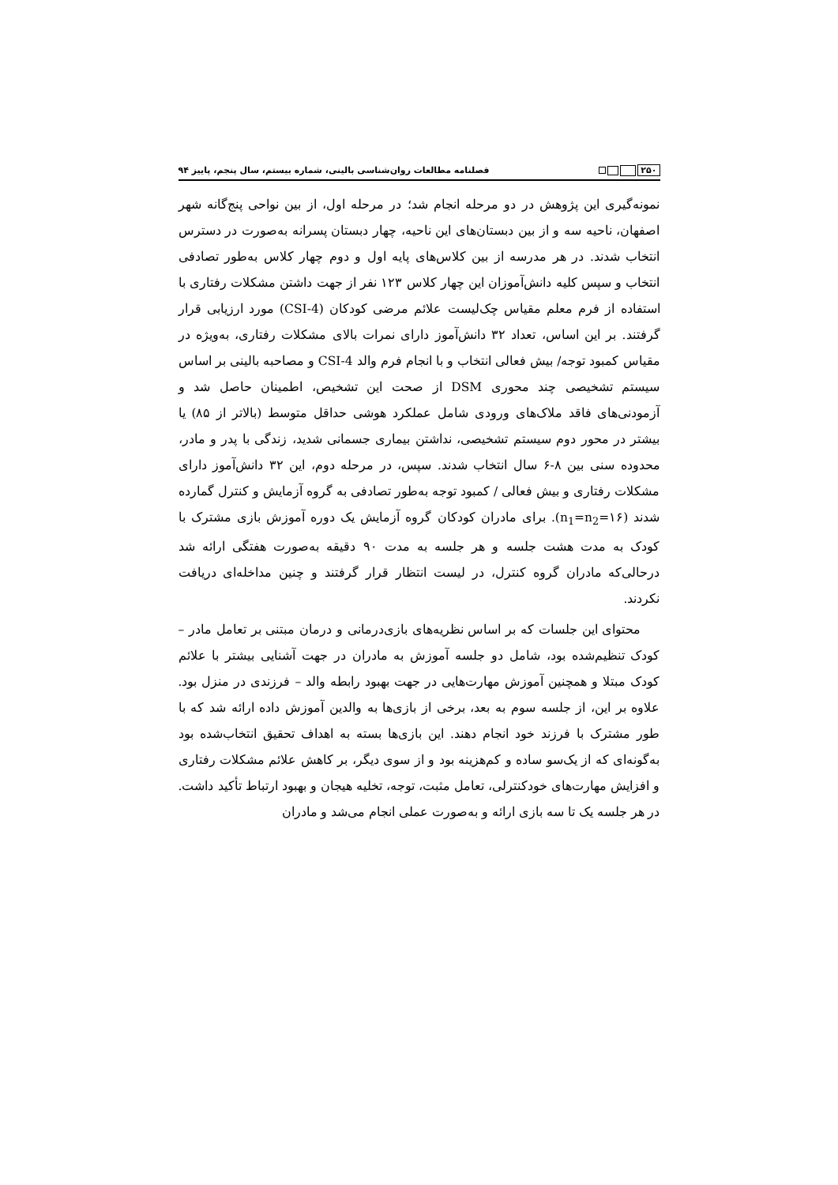۲۵۰
فصلنامه مطالعات روان‌شناسی بالینی، شماره بیستم، سال پنجم، پاییز ۹۴
نمونه‌گیری این پژوهش در دو مرحله انجام شد؛ در مرحله اول، از بین نواحی پنج‌گانه شهر اصفهان، ناحیه سه و از بین دبستان‌های این ناحیه، چهار دبستان پسرانه به‌صورت در دسترس انتخاب شدند. در هر مدرسه از بین کلاس‌های پایه اول و دوم چهار کلاس به‌طور تصادفی انتخاب و سپس کلیه دانش‌آموزان این چهار کلاس ۱۲۳ نفر از جهت داشتن مشکلات رفتاری با استفاده از فرم معلم مقیاس چک‌لیست علائم مرضی کودکان (CSI-4) مورد ارزیابی قرار گرفتند. بر این اساس، تعداد ۳۲ دانش‌آموز دارای نمرات بالای مشکلات رفتاری، به‌ویژه در مقیاس کمبود توجه/ بیش فعالی انتخاب و با انجام فرم والد CSI-4 و مصاحبه بالینی بر اساس سیستم تشخیصی چند محوری DSM از صحت این تشخیص، اطمینان حاصل شد و آزمودنی‌های فاقد ملاک‌های ورودی شامل عملکرد هوشی حداقل متوسط (بالاتر از ۸۵) یا بیشتر در محور دوم سیستم تشخیصی، نداشتن بیماری جسمانی شدید، زندگی با پدر و مادر، محدوده سنی بین ۸-۶ سال انتخاب شدند. سپس، در مرحله دوم، این ۳۲ دانش‌آموز دارای مشکلات رفتاری و بیش فعالی / کمبود توجه به‌طور تصادفی به گروه آزمایش و کنترل گمارده شدند (n<sub>1</sub>=n<sub>2</sub>=۱۶). برای مادران کودکان گروه آزمایش یک دوره آموزش بازی مشترک با کودک به مدت هشت جلسه و هر جلسه به مدت ۹۰ دقیقه به‌صورت هفتگی ارائه شد درحالی‌که مادران گروه کنترل، در لیست انتظار قرار گرفتند و چنین مداخله‌ای دریافت نکردند.
محتوای این جلسات که بر اساس نظریه‌های بازی‌درمانی و درمان مبتنی بر تعامل مادر – کودک تنظیم‌شده بود، شامل دو جلسه آموزش به مادران در جهت آشنایی بیشتر با علائم کودک مبتلا و همچنین آموزش مهارت‌هایی در جهت بهبود رابطه والد – فرزندی در منزل بود. علاوه بر این، از جلسه سوم به بعد، برخی از بازی‌ها به والدین آموزش داده ارائه شد که با طور مشترک با فرزند خود انجام دهند. این بازی‌ها بسته به اهداف تحقیق انتخاب‌شده بود به‌گونه‌ای که از یک‌سو ساده و کم‌هزینه بود و از سوی دیگر، بر کاهش علائم مشکلات رفتاری و افزایش مهارت‌های خودکنترلی، تعامل مثبت، توجه، تخلیه هیجان و بهبود ارتباط تأکید داشت. در هر جلسه یک تا سه بازی ارائه و به‌صورت عملی انجام می‌شد و مادران